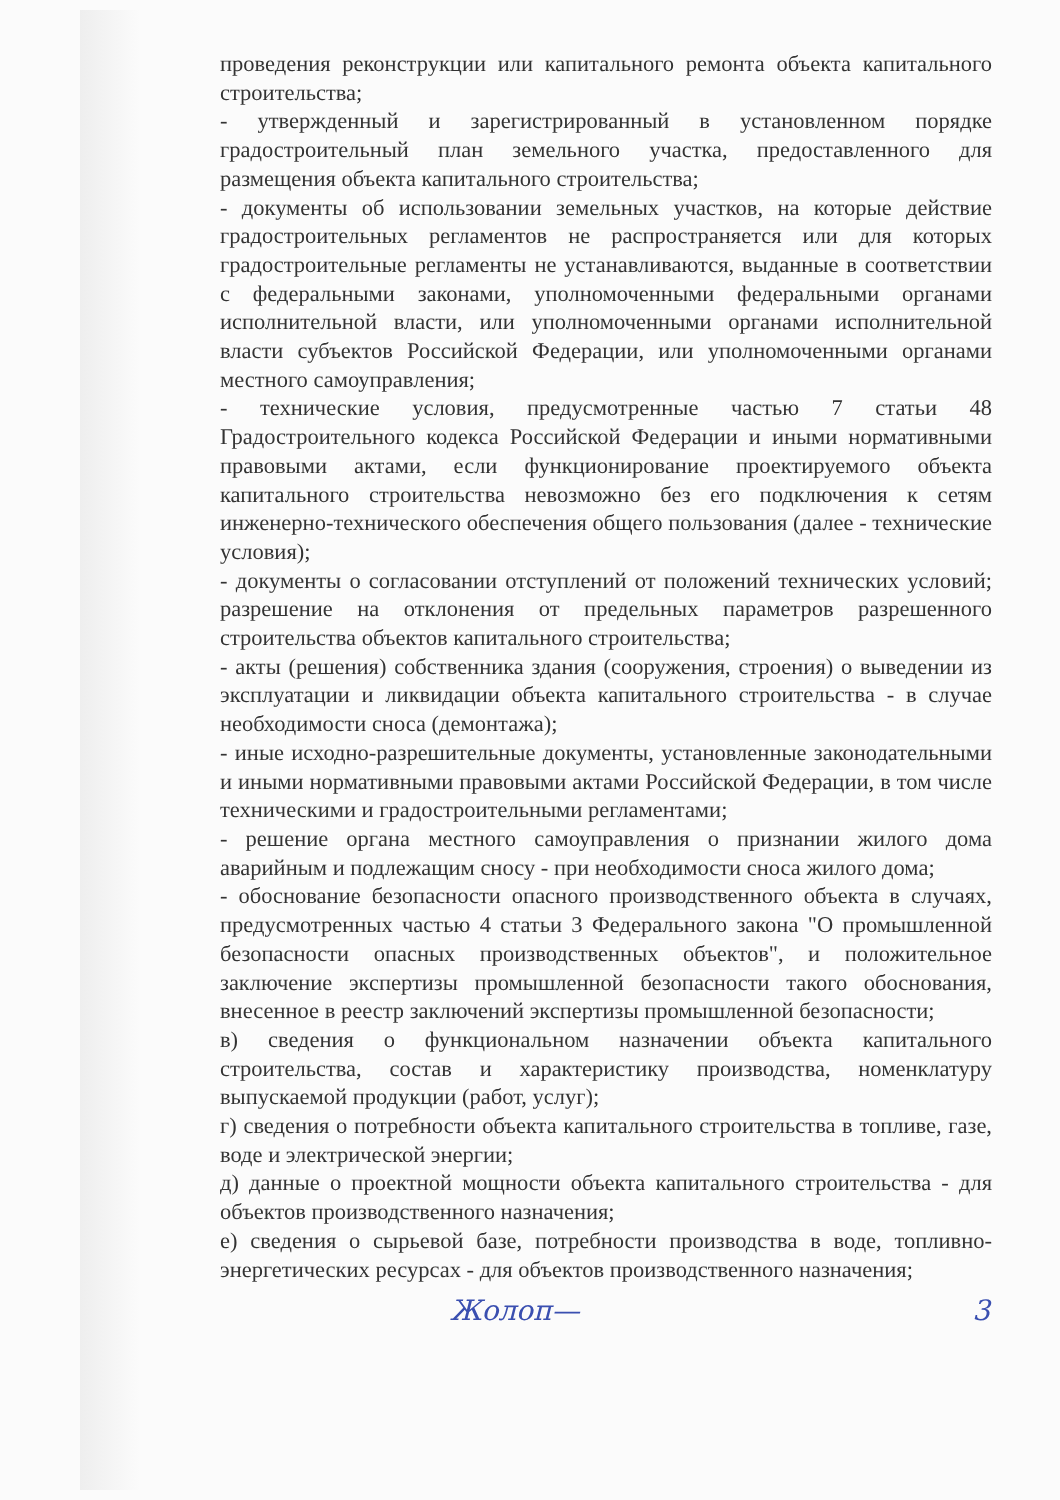проведения реконструкции или капитального ремонта объекта капитального строительства;
- утвержденный и зарегистрированный в установленном порядке градостроительный план земельного участка, предоставленного для размещения объекта капитального строительства;
- документы об использовании земельных участков, на которые действие градостроительных регламентов не распространяется или для которых градостроительные регламенты не устанавливаются, выданные в соответствии с федеральными законами, уполномоченными федеральными органами исполнительной власти, или уполномоченными органами исполнительной власти субъектов Российской Федерации, или уполномоченными органами местного самоуправления;
- технические условия, предусмотренные частью 7 статьи 48 Градостроительного кодекса Российской Федерации и иными нормативными правовыми актами, если функционирование проектируемого объекта капитального строительства невозможно без его подключения к сетям инженерно-технического обеспечения общего пользования (далее - технические условия);
- документы о согласовании отступлений от положений технических условий; разрешение на отклонения от предельных параметров разрешенного строительства объектов капитального строительства;
- акты (решения) собственника здания (сооружения, строения) о выведении из эксплуатации и ликвидации объекта капитального строительства - в случае необходимости сноса (демонтажа);
- иные исходно-разрешительные документы, установленные законодательными и иными нормативными правовыми актами Российской Федерации, в том числе техническими и градостроительными регламентами;
- решение органа местного самоуправления о признании жилого дома аварийным и подлежащим сносу - при необходимости сноса жилого дома;
- обоснование безопасности опасного производственного объекта в случаях, предусмотренных частью 4 статьи 3 Федерального закона "О промышленной безопасности опасных производственных объектов", и положительное заключение экспертизы промышленной безопасности такого обоснования, внесенное в реестр заключений экспертизы промышленной безопасности;
в) сведения о функциональном назначении объекта капитального строительства, состав и характеристику производства, номенклатуру выпускаемой продукции (работ, услуг);
г) сведения о потребности объекта капитального строительства в топливе, газе, воде и электрической энергии;
д) данные о проектной мощности объекта капитального строительства - для объектов производственного назначения;
е) сведения о сырьевой базе, потребности производства в воде, топливно-энергетических ресурсах - для объектов производственного назначения;
Жолоп— 3